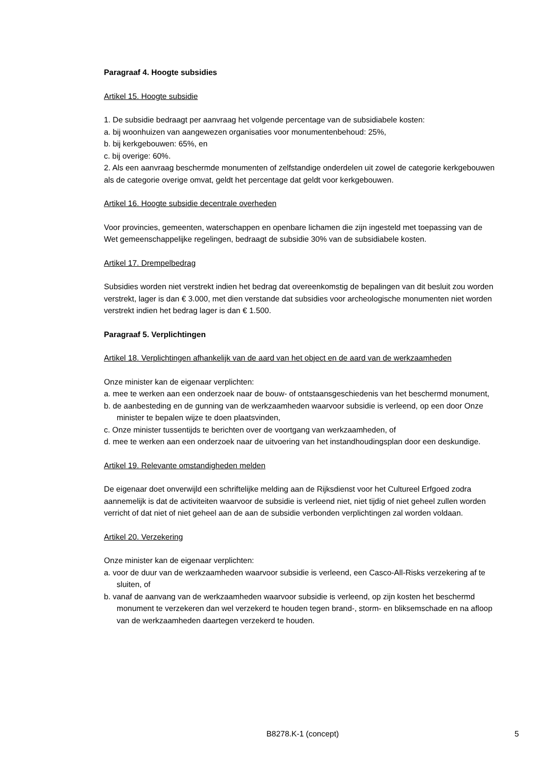Paragraaf 4. Hoogte subsidies
Artikel 15. Hoogte subsidie
1. De subsidie bedraagt per aanvraag het volgende percentage van de subsidiabele kosten:
a. bij woonhuizen van aangewezen organisaties voor monumentenbehoud: 25%,
b. bij kerkgebouwen: 65%, en
c. bij overige: 60%.
2. Als een aanvraag beschermde monumenten of zelfstandige onderdelen uit zowel de categorie kerkgebouwen als de categorie overige omvat, geldt het percentage dat geldt voor kerkgebouwen.
Artikel 16. Hoogte subsidie decentrale overheden
Voor provincies, gemeenten, waterschappen en openbare lichamen die zijn ingesteld met toepassing van de Wet gemeenschappelijke regelingen, bedraagt de subsidie 30% van de subsidiabele kosten.
Artikel 17. Drempelbedrag
Subsidies worden niet verstrekt indien het bedrag dat overeenkomstig de bepalingen van dit besluit zou worden verstrekt, lager is dan € 3.000, met dien verstande dat subsidies voor archeologische monumenten niet worden verstrekt indien het bedrag lager is dan € 1.500.
Paragraaf 5. Verplichtingen
Artikel 18. Verplichtingen afhankelijk van de aard van het object en de aard van de werkzaamheden
Onze minister kan de eigenaar verplichten:
a. mee te werken aan een onderzoek naar de bouw- of ontstaansgeschiedenis van het beschermd monument,
b. de aanbesteding en de gunning van de werkzaamheden waarvoor subsidie is verleend, op een door Onze minister te bepalen wijze te doen plaatsvinden,
c. Onze minister tussentijds te berichten over de voortgang van werkzaamheden, of
d. mee te werken aan een onderzoek naar de uitvoering van het instandhoudingsplan door een deskundige.
Artikel 19. Relevante omstandigheden melden
De eigenaar doet onverwijld een schriftelijke melding aan de Rijksdienst voor het Cultureel Erfgoed zodra aannemelijk is dat de activiteiten waarvoor de subsidie is verleend niet, niet tijdig of niet geheel zullen worden verricht of dat niet of niet geheel aan de aan de subsidie verbonden verplichtingen zal worden voldaan.
Artikel 20. Verzekering
Onze minister kan de eigenaar verplichten:
a. voor de duur van de werkzaamheden waarvoor subsidie is verleend, een Casco-All-Risks verzekering af te sluiten, of
b. vanaf de aanvang van de werkzaamheden waarvoor subsidie is verleend, op zijn kosten het beschermd monument te verzekeren dan wel verzekerd te houden tegen brand-, storm- en bliksemschade en na afloop van de werkzaamheden daartegen verzekerd te houden.
B8278.K-1 (concept) 5